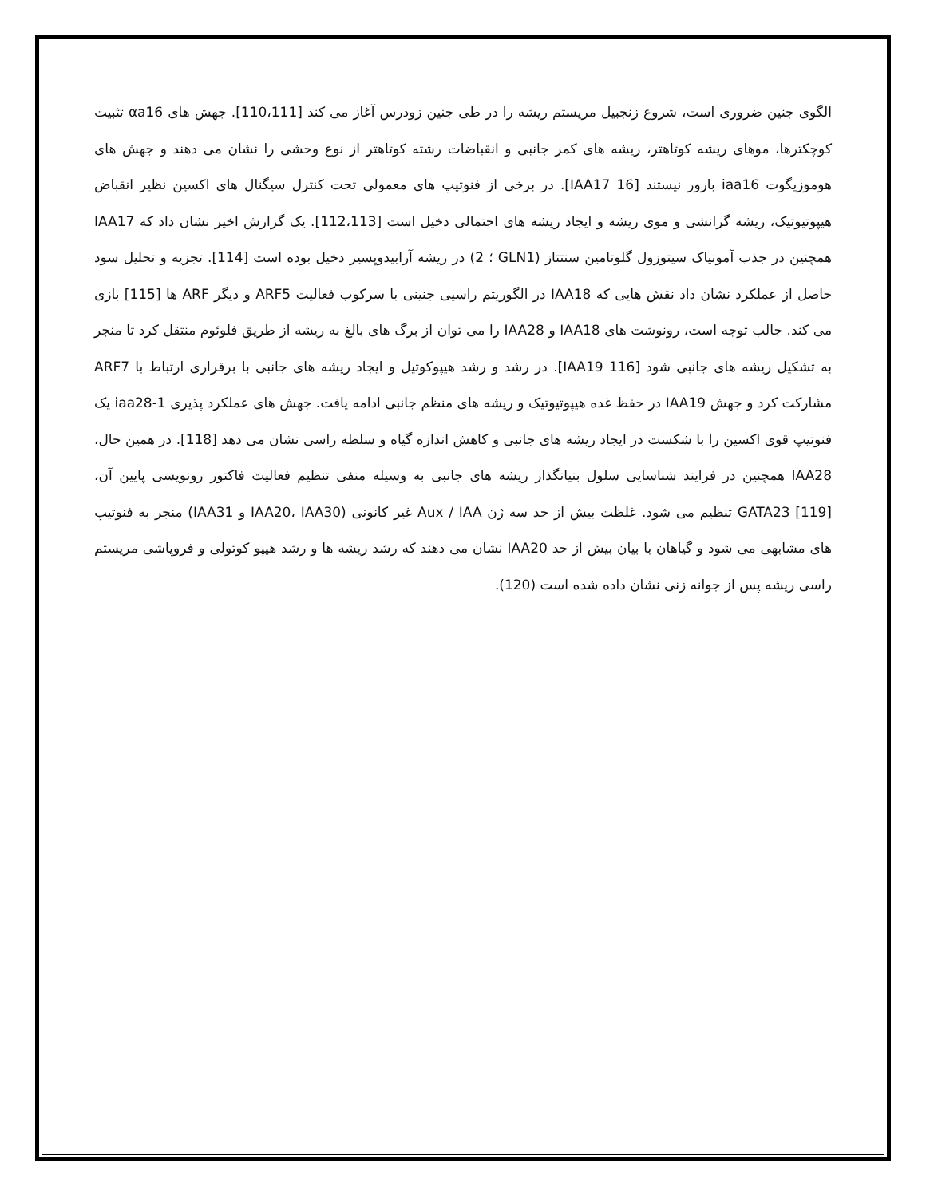الگوی جنین ضروری است، شروع زنجبیل مریستم ریشه را در طی جنین زودرس آغاز می کند [110،111]. جهش های αa16 تثبیت کوچکترها، موهای ریشه کوتاهتر، ریشه های کمر جانبی و انقباضات رشته کوتاهتر از نوع وحشی را نشان می دهند و جهش های هوموزیگوت iaa16 بارور نیستند [IAA17 16]. در برخی از فنوتیپ های معمولی تحت کنترل سیگنال های اکسین نظیر انقباض هیپوتیوتیک، ریشه گرانشی و موی ریشه و ایجاد ریشه های احتمالی دخیل است [112،113]. یک گزارش اخیر نشان داد که IAA17 همچنین در جذب آمونیاک سیتوزول گلوتامین سنتتاز (GLN1 ؛ 2) در ریشه آرابیدوپسیز دخیل بوده است [114]. تجزیه و تحلیل سود حاصل از عملکرد نشان داد نقش هایی که IAA18 در الگوریتم راسیی جنینی با سرکوب فعالیت ARF5 و دیگر ARF ها [115] بازی می کند. جالب توجه است، رونوشت های IAA18 و IAA28 را می توان از برگ های بالغ به ریشه از طریق فلوئوم منتقل کرد تا منجر به تشکیل ریشه های جانبی شود [IAA19 116]. در رشد و رشد هیپوکوتیل و ایجاد ریشه های جانبی با برقراری ارتباط با ARF7 مشارکت کرد و جهش IAA19 در حفظ غده هیپوتیوتیک و ریشه های منظم جانبی ادامه یافت. جهش های عملکرد پذیری iaa28-1 یک فنوتیپ قوی اکسین را با شکست در ایجاد ریشه های جانبی و کاهش اندازه گیاه و سلطه راسی نشان می دهد [118]. در همین حال، IAA28 همچنین در فرایند شناسایی سلول بنیانگذار ریشه های جانبی به وسیله منفی تنظیم فعالیت فاکتور رونویسی پایین آن، GATA23 [119] تنظیم می شود. غلظت بیش از حد سه ژن Aux / IAA غیر کانونی (IAA20، IAA30 و IAA31) منجر به فنوتیپ های مشابهی می شود و گیاهان با بیان بیش از حد IAA20 نشان می دهند که رشد ریشه ها و رشد هیپو کوتولی و فروپاشی مریستم راسی ریشه پس از جوانه زنی نشان داده شده است (120).